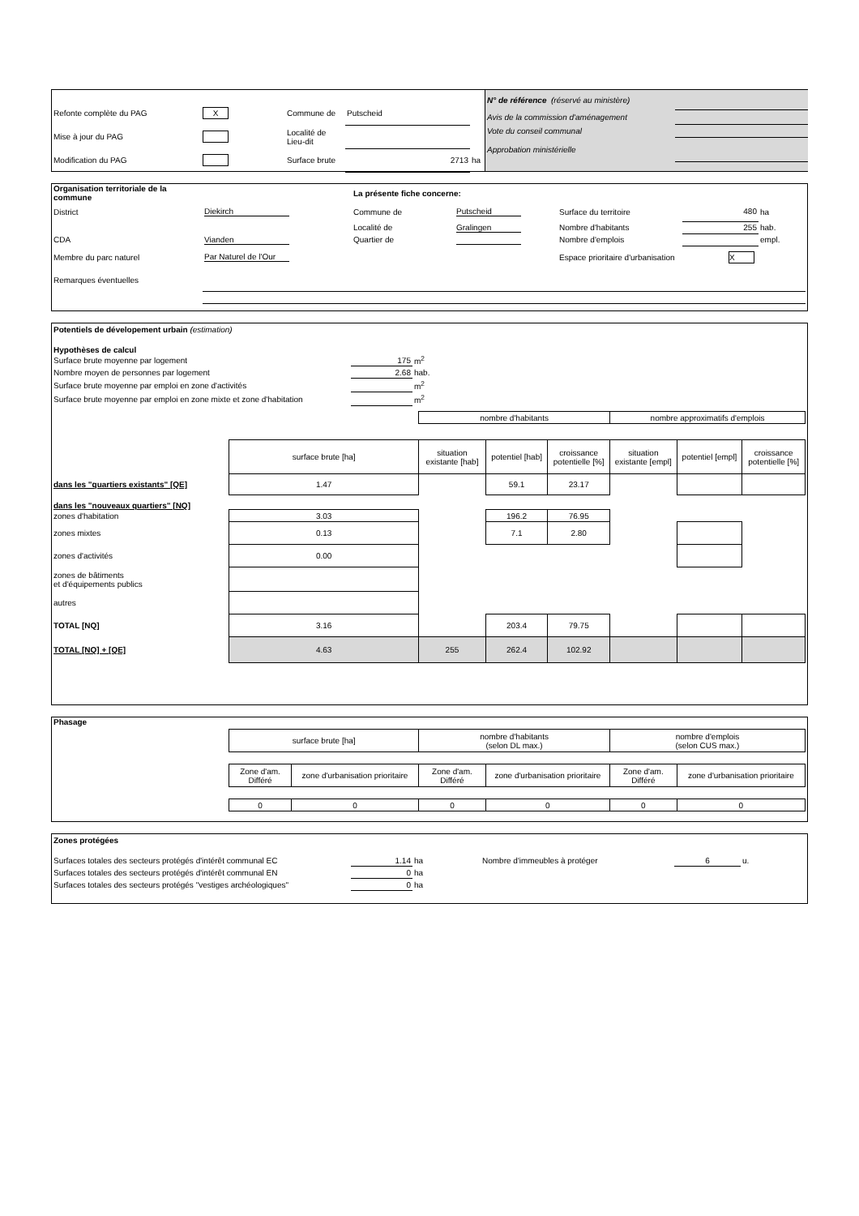| Refonte complète du PAG | X | Commune de | Putscheid | |
| Mise à jour du PAG | | Localité de Lieu-dit | | |
| Modification du PAG | | Surface brute | 2713 | ha |
| N° de référence (réservé au ministère) | |
| Avis de la commission d'aménagement | |
| Vote du conseil communal | |
| Approbation ministérielle | |
| Organisation territoriale de la commune | | La présente fiche concerne: | | | | |
| District | Diekirch | Commune de | Putscheid | Surface du territoire | 480 | ha |
| | | Localité de | Gralingen | Nombre d'habitants | 255 | hab. |
| CDA | Vianden | Quartier de | | Nombre d'emplois | | empl. |
| Membre du parc naturel | Par Naturel de l'Our | | | Espace prioritaire d'urbanisation | X | |
| Remarques éventuelles | | | | | | |
Potentiels de dévelopement urbain (estimation)
Hypothèses de calcul
| Surface brute moyenne par logement | 175 | m<sup>2</sup> |
| Nombre moyen de personnes par logement | 2.68 | hab. |
| Surface brute moyenne par emploi en zone d'activités | | m<sup>2</sup> |
| Surface brute moyenne par emploi en zone mixte et zone d'habitation | | m<sup>2</sup> |
| | | nombre d'habitants | | | nombre approximatifs d'emplois | | |
| | surface brute [ha] | situation existante [hab] | potentiel [hab] | croissance potentielle [%] | situation existante [empl] | potentiel [empl] | croissance potentielle [%] |
| dans les "quartiers existants" [QE] | 1.47 | | 59.1 | 23.17 | | | |
| dans les "nouveaux quartiers" [NQ] | | | | | | | |
| zones d'habitation | 3.03 | | 196.2 | 76.95 | | | |
| zones mixtes | 0.13 | | 7.1 | 2.80 | | | |
| zones d'activités | 0.00 | | | | | | |
| zones de bâtiments et d'équipements publics | | | | | | | |
| autres | | | | | | | |
| TOTAL [NQ] | 3.16 | | 203.4 | 79.75 | | | |
| TOTAL [NQ] + [QE] | 4.63 | 255 | 262.4 | 102.92 | | | |
| Phasage | | | | | | |
| | surface brute [ha] | | nombre d'habitants (selon DL max.) | | nombre d'emplois (selon CUS max.) | |
| | Zone d'am. Différé | zone d'urbanisation prioritaire | Zone d'am. Différé | zone d'urbanisation prioritaire | Zone d'am. Différé | zone d'urbanisation prioritaire |
| | 0 | 0 | 0 | 0 | 0 | 0 |
Zones protégées
| Surfaces totales des secteurs protégés d'intérêt communal EC | 1.14 | ha | Nombre d'immeubles à protéger | 6 | u. |
| Surfaces totales des secteurs protégés d'intérêt communal EN | 0 | ha | | | |
| Surfaces totales des secteurs protégés "vestiges archéologiques" | 0 | ha | | | |